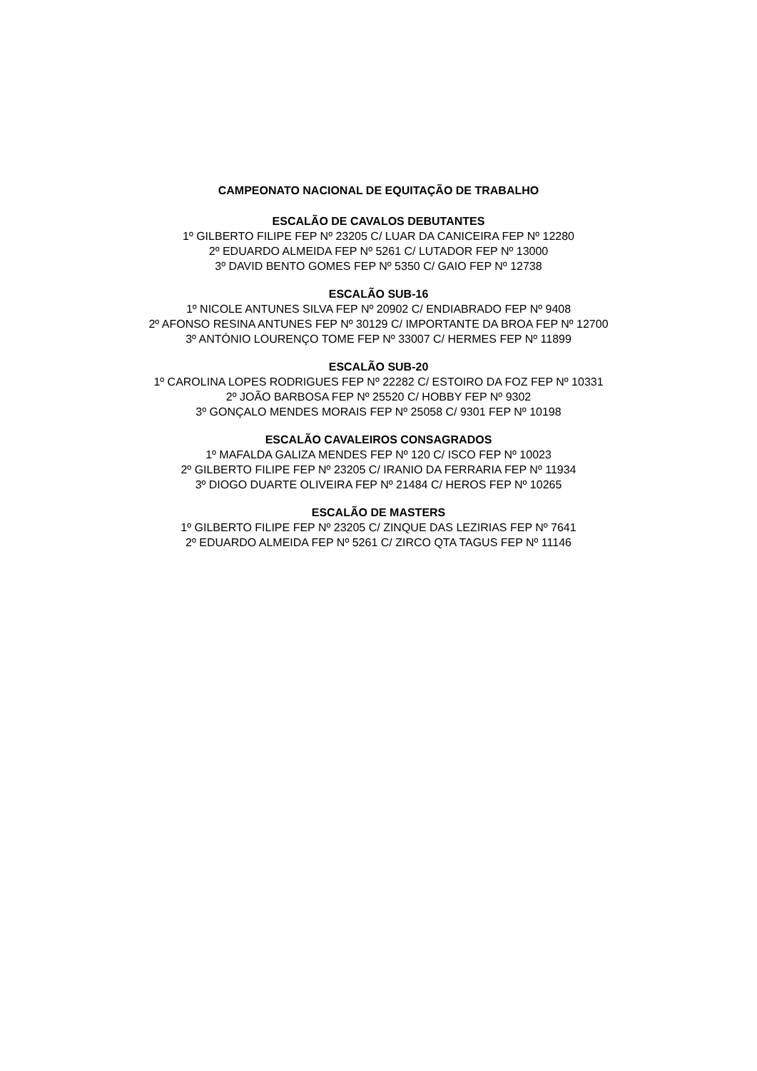CAMPEONATO NACIONAL DE EQUITAÇÃO DE TRABALHO
ESCALÃO DE CAVALOS DEBUTANTES
1º GILBERTO FILIPE FEP Nº 23205 C/ LUAR DA CANICEIRA FEP Nº 12280
2º EDUARDO ALMEIDA FEP Nº 5261 C/ LUTADOR FEP Nº 13000
3º DAVID BENTO GOMES FEP Nº 5350 C/ GAIO FEP Nº 12738
ESCALÃO SUB-16
1º NICOLE ANTUNES SILVA FEP Nº 20902 C/ ENDIABRADO FEP Nº 9408
2º AFONSO RESINA ANTUNES FEP Nº 30129 C/ IMPORTANTE DA BROA FEP Nº 12700
3º ANTÓNIO LOURENÇO TOME FEP Nº 33007 C/ HERMES FEP Nº 11899
ESCALÃO SUB-20
1º CAROLINA LOPES RODRIGUES FEP Nº 22282 C/ ESTOIRO DA FOZ FEP Nº 10331
2º JOÃO BARBOSA FEP Nº 25520 C/ HOBBY FEP Nº 9302
3º GONÇALO MENDES MORAIS FEP Nº 25058 C/ 9301 FEP Nº 10198
ESCALÃO CAVALEIROS CONSAGRADOS
1º MAFALDA GALIZA MENDES FEP Nº 120 C/ ISCO FEP Nº 10023
2º GILBERTO FILIPE FEP Nº 23205 C/ IRANIO DA FERRARIA FEP Nº 11934
3º DIOGO DUARTE OLIVEIRA FEP Nº 21484 C/ HEROS FEP Nº 10265
ESCALÃO DE MASTERS
1º GILBERTO FILIPE FEP Nº 23205 C/ ZINQUE DAS LEZIRIAS FEP Nº 7641
2º EDUARDO ALMEIDA FEP Nº 5261 C/ ZIRCO QTA TAGUS FEP Nº 11146